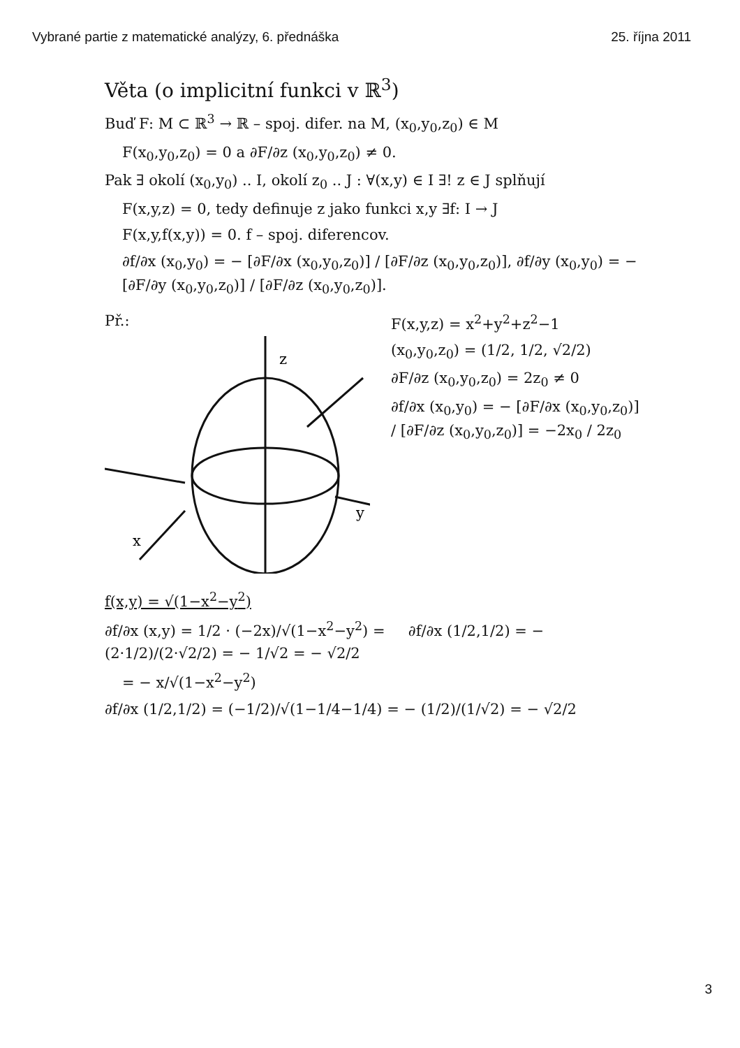Vybrané partie z matematické analýzy, 6. přednáška 25. října 2011
Věta (o implicitní funkci v ℝ<sup>3</sup>)
Buď F: M ⊂ ℝ<sup>3</sup> → ℝ – spoj. difer. na M, (x<sub>0</sub>,y<sub>0</sub>,z<sub>0</sub>) ∈ M
F(x<sub>0</sub>,y<sub>0</sub>,z<sub>0</sub>) = 0 a ∂F/∂z (x<sub>0</sub>,y<sub>0</sub>,z<sub>0</sub>) ≠ 0.
Pak ∃ okolí (x<sub>0</sub>,y<sub>0</sub>) .. I, okolí z<sub>0</sub> .. J : ∀(x,y) ∈ I ∃! z ∈ J splňují
F(x,y,z) = 0, tedy definuje z jako funkci x,y ∃f: I → J
F(x,y,f(x,y)) = 0. f – spoj. diferencov.
∂f/∂x (x<sub>0</sub>,y<sub>0</sub>) = − [∂F/∂x (x<sub>0</sub>,y<sub>0</sub>,z<sub>0</sub>)] / [∂F/∂z (x<sub>0</sub>,y<sub>0</sub>,z<sub>0</sub>)], ∂f/∂y (x<sub>0</sub>,y<sub>0</sub>) = − [∂F/∂y (x<sub>0</sub>,y<sub>0</sub>,z<sub>0</sub>)] / [∂F/∂z (x<sub>0</sub>,y<sub>0</sub>,z<sub>0</sub>)].
Př.:
z
x
y
F(x,y,z) = x<sup>2</sup>+y<sup>2</sup>+z<sup>2</sup>−1
(x<sub>0</sub>,y<sub>0</sub>,z<sub>0</sub>) = (1/2, 1/2, √2/2)
∂F/∂z (x<sub>0</sub>,y<sub>0</sub>,z<sub>0</sub>) = 2z<sub>0</sub> ≠ 0
∂f/∂x (x<sub>0</sub>,y<sub>0</sub>) = − [∂F/∂x (x<sub>0</sub>,y<sub>0</sub>,z<sub>0</sub>)] / [∂F/∂z (x<sub>0</sub>,y<sub>0</sub>,z<sub>0</sub>)] = −2x<sub>0</sub> / 2z<sub>0</sub>
f(x,y) = √(1−x<sup>2</sup>−y<sup>2</sup>)
∂f/∂x (x,y) = 1/2 · (−2x)/√(1−x<sup>2</sup>−y<sup>2</sup>) = ∂f/∂x (1/2,1/2) = − (2·1/2)/(2·√2/2) = − 1/√2 = − √2/2
= − x/√(1−x<sup>2</sup>−y<sup>2</sup>)
∂f/∂x (1/2,1/2) = (−1/2)/√(1−1/4−1/4) = − (1/2)/(1/√2) = − √2/2
3